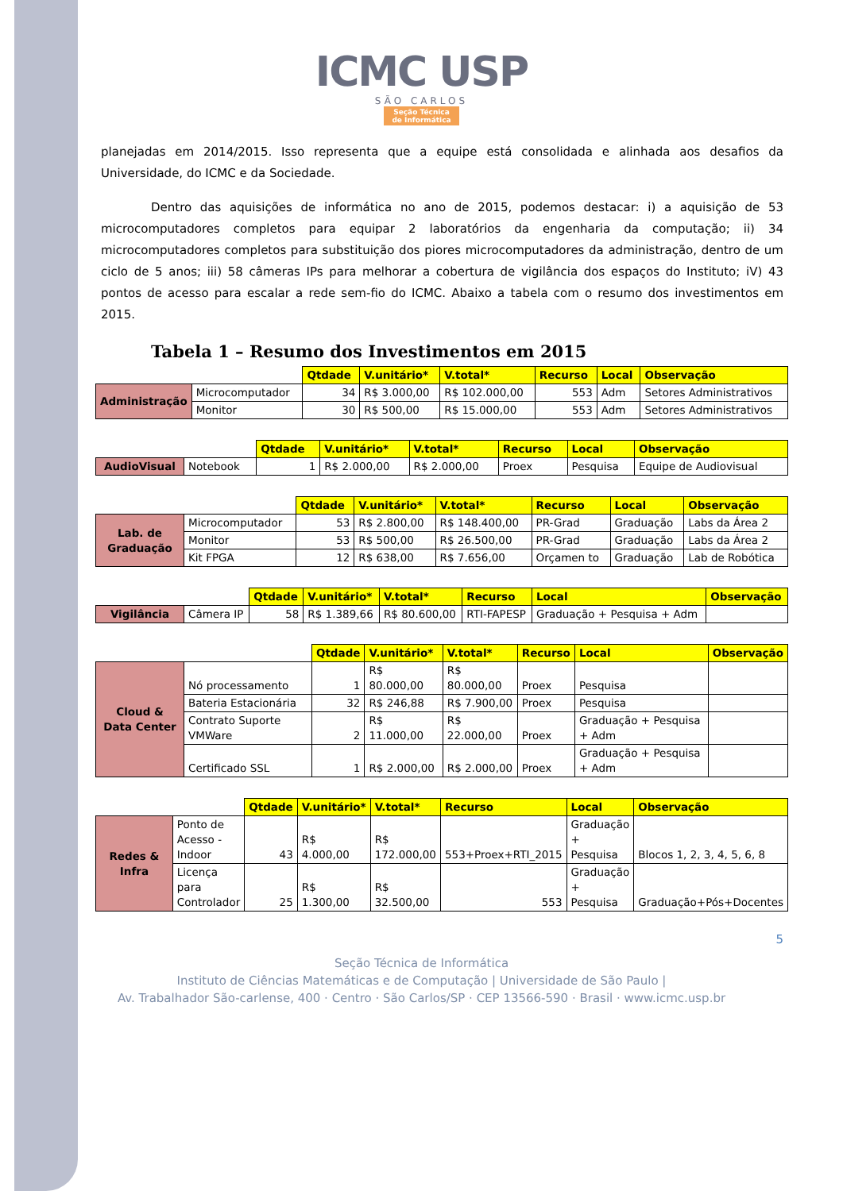ICMC USP
SÃO CARLOS
Seção Técnica
de Informática
planejadas em 2014/2015. Isso representa que a equipe está consolidada e alinhada aos desafios da Universidade, do ICMC e da Sociedade.
Dentro das aquisições de informática no ano de 2015, podemos destacar: i) a aquisição de 53 microcomputadores completos para equipar 2 laboratórios da engenharia da computação; ii) 34 microcomputadores completos para substituição dos piores microcomputadores da administração, dentro de um ciclo de 5 anos; iii) 58 câmeras IPs para melhorar a cobertura de vigilância dos espaços do Instituto; iV) 43 pontos de acesso para escalar a rede sem-fio do ICMC. Abaixo a tabela com o resumo dos investimentos em 2015.
Tabela 1 – Resumo dos Investimentos em 2015
| | | Qtdade | V.unitário* | V.total* | Recurso | Local | Observação |
| Administração | Microcomputador | 34 | R$ 3.000,00 | R$ 102.000,00 | 553 | Adm | Setores Administrativos |
| | Monitor | 30 | R$ 500,00 | R$ 15.000,00 | 553 | Adm | Setores Administrativos |
| | | Qtdade | V.unitário* | V.total* | Recurso | Local | Observação |
| AudioVisual | Notebook | 1 | R$ 2.000,00 | R$ 2.000,00 | Proex | Pesquisa | Equipe de Audiovisual |
| | | Qtdade | V.unitário* | V.total* | Recurso | Local | Observação |
| Lab. de Graduação | Microcomputador | 53 | R$ 2.800,00 | R$ 148.400,00 | PR-Grad | Graduação | Labs da Área 2 |
| | Monitor | 53 | R$ 500,00 | R$ 26.500,00 | PR-Grad | Graduação | Labs da Área 2 |
| | Kit FPGA | 12 | R$ 638,00 | R$ 7.656,00 | Orçamen to | Graduação | Lab de Robótica |
| | | Qtdade | V.unitário* | V.total* | Recurso | Local | Observação |
| Vigilância | Câmera IP | 58 | R$ 1.389,66 | R$ 80.600,00 | RTI-FAPESP | Graduação + Pesquisa + Adm | |
| | | Qtdade | V.unitário* | V.total* | Recurso | Local | Observação |
| Cloud & Data Center | Nó processamento | 1 | R$ 80.000,00 | R$ 80.000,00 | Proex | Pesquisa | |
| | Bateria Estacionária | 32 | R$ 246,88 | R$ 7.900,00 | Proex | Pesquisa | |
| | Contrato Suporte VMWare | 2 | R$ 11.000,00 | R$ 22.000,00 | Proex | Graduação + Pesquisa + Adm | |
| | Certificado SSL | 1 | R$ 2.000,00 | R$ 2.000,00 | Proex | Graduação + Pesquisa + Adm | |
| | | Qtdade | V.unitário* | V.total* | Recurso | Local | Observação |
| Redes & Infra | Ponto de Acesso - Indoor | 43 | R$ 4.000,00 | R$ 172.000,00 | 553+Proex+RTI_2015 | Graduação + Pesquisa | Blocos 1, 2, 3, 4, 5, 6, 8 |
| | Licença para Controlador | 25 | R$ 1.300,00 | R$ 32.500,00 | 553 | Graduação + Pesquisa | Graduação+Pós+Docentes |
5
Seção Técnica de Informática
Instituto de Ciências Matemáticas e de Computação | Universidade de São Paulo |
Av. Trabalhador São-carlense, 400 · Centro · São Carlos/SP · CEP 13566-590 · Brasil · www.icmc.usp.br